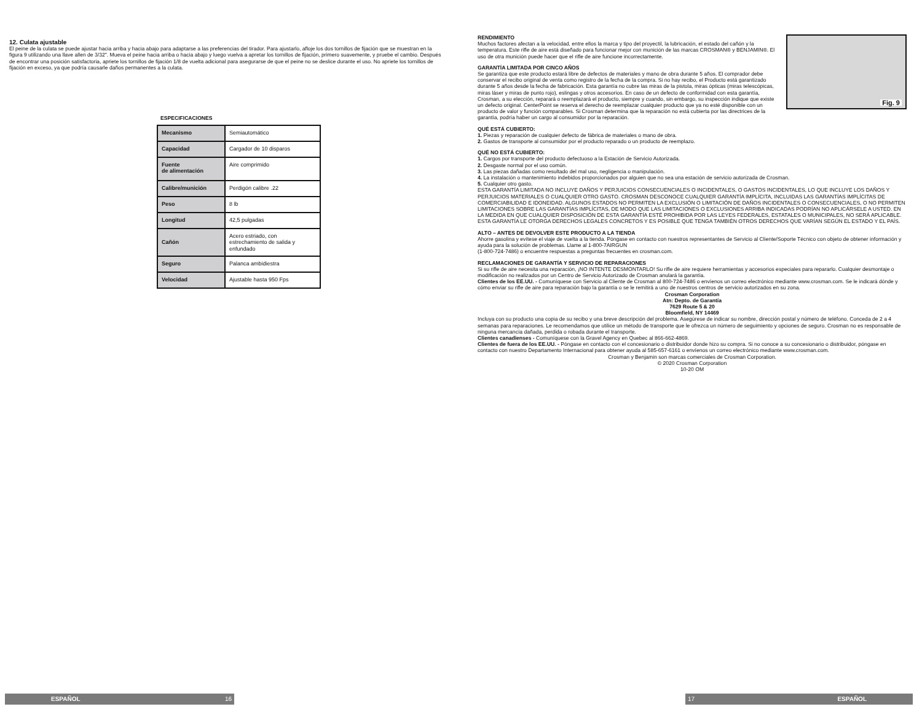12. Culata ajustable
El peine de la culata se puede ajustar hacia arriba y hacia abajo para adaptarse a las preferencias del tirador. Para ajustarlo, afloje los dos tornillos de fijación que se muestran en la figura 9 utilizando una llave allen de 3/32". Mueva el peine hacia arriba o hacia abajo y luego vuelva a apretar los tornillos de fijación, primero suavemente, y pruebe el cambio. Después de encontrar una posición satisfactoria, apriete los tornillos de fijación 1/8 de vuelta adicional para asegurarse de que el peine no se deslice durante el uso. No apriete los tornillos de fijación en exceso, ya que podría causarle daños permanentes a la culata.
ESPECIFICACIONES
| Mecanismo | Semiautomático |
| Capacidad | Cargador de 10 disparos |
| Fuente de alimentación | Aire comprimido |
| Calibre/munición | Perdigón calibre .22 |
| Peso | 8 lb |
| Longitud | 42,5 pulgadas |
| Cañón | Acero estriado, con estrechamiento de salida y enfundado |
| Seguro | Palanca ambidiestra |
| Velocidad | Ajustable hasta 950 Fps |
ESPAÑOL 16
Fig. 9
RENDIMIENTO
Muchos factores afectan a la velocidad, entre ellos la marca y tipo del proyectil, la lubricación, el estado del cañón y la temperatura. Este rifle de aire está diseñado para funcionar mejor con munición de las marcas CROSMAN® y BENJAMIN®. El uso de otra munición puede hacer que el rifle de aire funcione incorrectamente.
GARANTÍA LIMITADA POR CINCO AÑOS
Se garantiza que este producto estará libre de defectos de materiales y mano de obra durante 5 años. El comprador debe conservar el recibo original de venta como registro de la fecha de la compra. Si no hay recibo, el Producto está garantizado durante 5 años desde la fecha de fabricación. Esta garantía no cubre las miras de la pistola, miras ópticas (miras telescópicas, miras láser y miras de punto rojo), eslingas y otros accesorios. En caso de un defecto de conformidad con esta garantía, Crosman, a su elección, reparará o reemplazará el producto, siempre y cuando, sin embargo, su inspección indique que existe un defecto original. CenterPoint se reserva el derecho de reemplazar cualquier producto que ya no esté disponible con un producto de valor y función comparables. Si Crosman determina que la reparación no está cubierta por las directrices de la garantía, podría haber un cargo al consumidor por la reparación.
QUÉ ESTÁ CUBIERTO:
1. Piezas y reparación de cualquier defecto de fábrica de materiales o mano de obra.
2. Gastos de transporte al consumidor por el producto reparado o un producto de reemplazo.
QUÉ NO ESTÁ CUBIERTO:
1. Cargos por transporte del producto defectuoso a la Estación de Servicio Autorizada.
2. Desgaste normal por el uso común.
3. Las piezas dañadas como resultado del mal uso, negligencia o manipulación.
4. La instalación o mantenimiento indebidos proporcionados por alguien que no sea una estación de servicio autorizada de Crosman.
5. Cualquier otro gasto.
ESTA GARANTÍA LIMITADA NO INCLUYE DAÑOS Y PERJUICIOS CONSECUENCIALES O INCIDENTALES, O GASTOS INCIDENTALES, LO QUE INCLUYE LOS DAÑOS Y PERJUICIOS MATERIALES O CUALQUIER OTRO GASTO. CROSMAN DESCONOCE CUALQUIER GARANTÍA IMPLÍCITA, INCLUIDAS LAS GARANTÍAS IMPLÍCITAS DE COMERCIABILIDAD E IDONEIDAD. ALGUNOS ESTADOS NO PERMITEN LA EXCLUSIÓN O LIMITACIÓN DE DAÑOS INCIDENTALES O CONSECUENCIALES, O NO PERMITEN LIMITACIONES SOBRE LAS GARANTÍAS IMPLÍCITAS, DE MODO QUE LAS LIMITACIONES O EXCLUSIONES ARRIBA INDICADAS PODRÍAN NO APLICÁRSELE A USTED. EN LA MEDIDA EN QUE CUALQUIER DISPOSICIÓN DE ESTA GARANTÍA ESTÉ PROHIBIDA POR LAS LEYES FEDERALES, ESTATALES O MUNICIPALES, NO SERÁ APLICABLE. ESTA GARANTÍA LE OTORGA DERECHOS LEGALES CONCRETOS Y ES POSIBLE QUE TENGA TAMBIÉN OTROS DERECHOS QUE VARÍAN SEGÚN EL ESTADO Y EL PAÍS.
ALTO – ANTES DE DEVOLVER ESTE PRODUCTO A LA TIENDA
Ahorre gasolina y evítese el viaje de vuelta a la tienda. Póngase en contacto con nuestros representantes de Servicio al Cliente/Soporte Técnico con objeto de obtener información y ayuda para la solución de problemas. Llame al 1-800-7AIRGUN
(1-800-724-7486) o encuentre respuestas a preguntas frecuentes en crosman.com.
RECLAMACIONES DE GARANTÍA Y SERVICIO DE REPARACIONES
Si su rifle de aire necesita una reparación, ¡NO INTENTE DESMONTARLO! Su rifle de aire requiere herramientas y accesorios especiales para repararlo. Cualquier desmontaje o modificación no realizados por un Centro de Servicio Autorizado de Crosman anulará la garantía.
Clientes de los EE.UU. - Comuníquese con Servicio al Cliente de Crosman al 800-724-7486 o envíenos un correo electrónico mediante www.crosman.com. Se le indicará dónde y cómo enviar su rifle de aire para reparación bajo la garantía o se le remitirá a uno de nuestros centros de servicio autorizados en su zona.
Crosman Corporation
Atn: Depto. de Garantía
7629 Route 5 & 20
Bloomfield, NY 14469
Incluya con su producto una copia de su recibo y una breve descripción del problema. Asegúrese de indicar su nombre, dirección postal y número de teléfono. Conceda de 2 a 4 semanas para reparaciones. Le recomendamos que utilice un método de transporte que le ofrezca un número de seguimiento y opciones de seguro. Crosman no es responsable de ninguna mercancía dañada, perdida o robada durante el transporte.
Clientes canadienses - Comuníquese con la Gravel Agency en Quebec al 866-662-4869.
Clientes de fuera de los EE.UU. - Póngase en contacto con el concesionario o distribuidor donde hizo su compra. Si no conoce a su concesionario o distribuidor, póngase en contacto con nuestro Departamento Internacional para obtener ayuda al 585-657-6161 o envíenos un correo electrónico mediante www.crosman.com.
Crosman y Benjamin son marcas comerciales de Crosman Corporation.
© 2020 Crosman Corporation
10-20 OM
17 ESPAÑOL